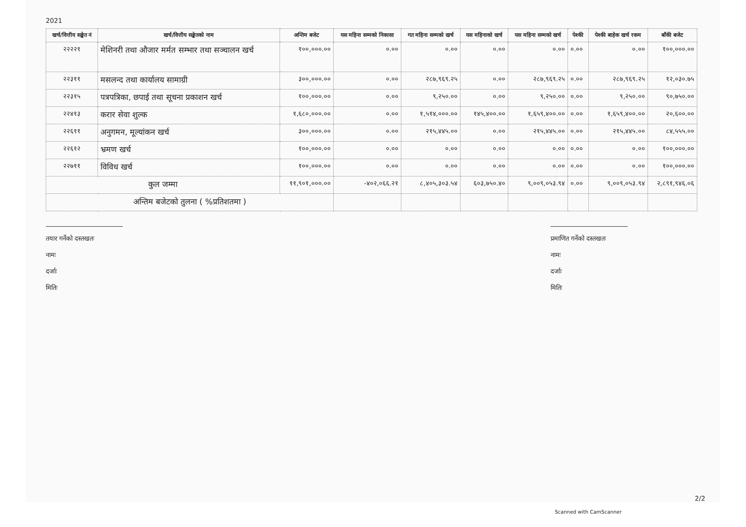2021
| खर्च/वित्तीय सङ्केत नं | खर्च/वित्तीय सङ्केतको नाम | अन्तिम बजेट | यस महिना सम्मको निकासा | गत महिना सम्मको खर्च | यस महिनाको खर्च | यस महिना सम्मको खर्च | पेश्की | पेश्की बाहेक खर्च रकम | बाँकी बजेट |
| --- | --- | --- | --- | --- | --- | --- | --- | --- | --- |
| २२२२१ | मेशिनरी तथा औजार मर्मत सम्भार तथा सञ्चालन खर्च | १००,०००.०० | ०.०० | ०.०० | ०.०० | ०.०० | ०.०० | ०.०० | १००,०००.०० |
| २२३११ | मसलन्द तथा कार्यालय सामाग्री | ३००,०००.०० | ०.०० | २८७,९६९.२५ | ०.०० | २८७,९६९.२५ | ०.०० | २८७,९६९.२५ | १२,०३०.७५ |
| २२३१५ | पत्रपत्रिका, छपाई तथा सूचना प्रकाशन खर्च | १००,०००.०० | ०.०० | ९,२५०.०० | ०.०० | ९,२५०.०० | ०.०० | ९,२५०.०० | ९०,७५०.०० |
| २२४१३ | करार सेवा शुल्क | १,६८०,०००.०० | ०.०० | १,५१४,०००.०० | १४५,४००.०० | १,६५९,४००.०० | ०.०० | १,६५९,४००.०० | २०,६००.०० |
| २२६११ | अनुगमन, मूल्यांकन खर्च | ३००,०००.०० | ०.०० | २१५,४४५.०० | ०.०० | २१५,४४५.०० | ०.०० | २१५,४४५.०० | ८४,५५५.०० |
| २२६१२ | भ्रमण खर्च | १००,०००.०० | ०.०० | ०.०० | ०.०० | ०.०० | ०.०० | ०.०० | १००,०००.०० |
| २२७११ | विविध खर्च | १००,०००.०० | ०.०० | ०.०० | ०.०० | ०.०० | ०.०० | ०.०० | १००,०००.०० |
| कुल जम्मा | | ११,९०१,०००.०० | -४०२,०६६.२१ | ८,४०५,३०३.५४ | ६०३,७५०.४० | ९,००९,०५३.९४ | ०.०० | ९,००९,०५३.९४ | २,८९१,९४६.०६ |
| अन्तिम बजेटको तुलना ( %प्रतिशतमा ) | | | | | | | | | |
तयार गर्नेको दस्तखतः
नामः
दर्जाः
मितिः
प्रमाणित गर्नेको दस्तखतः
नामः
दर्जाः
मितिः
2/2
Scanned with CamScanner